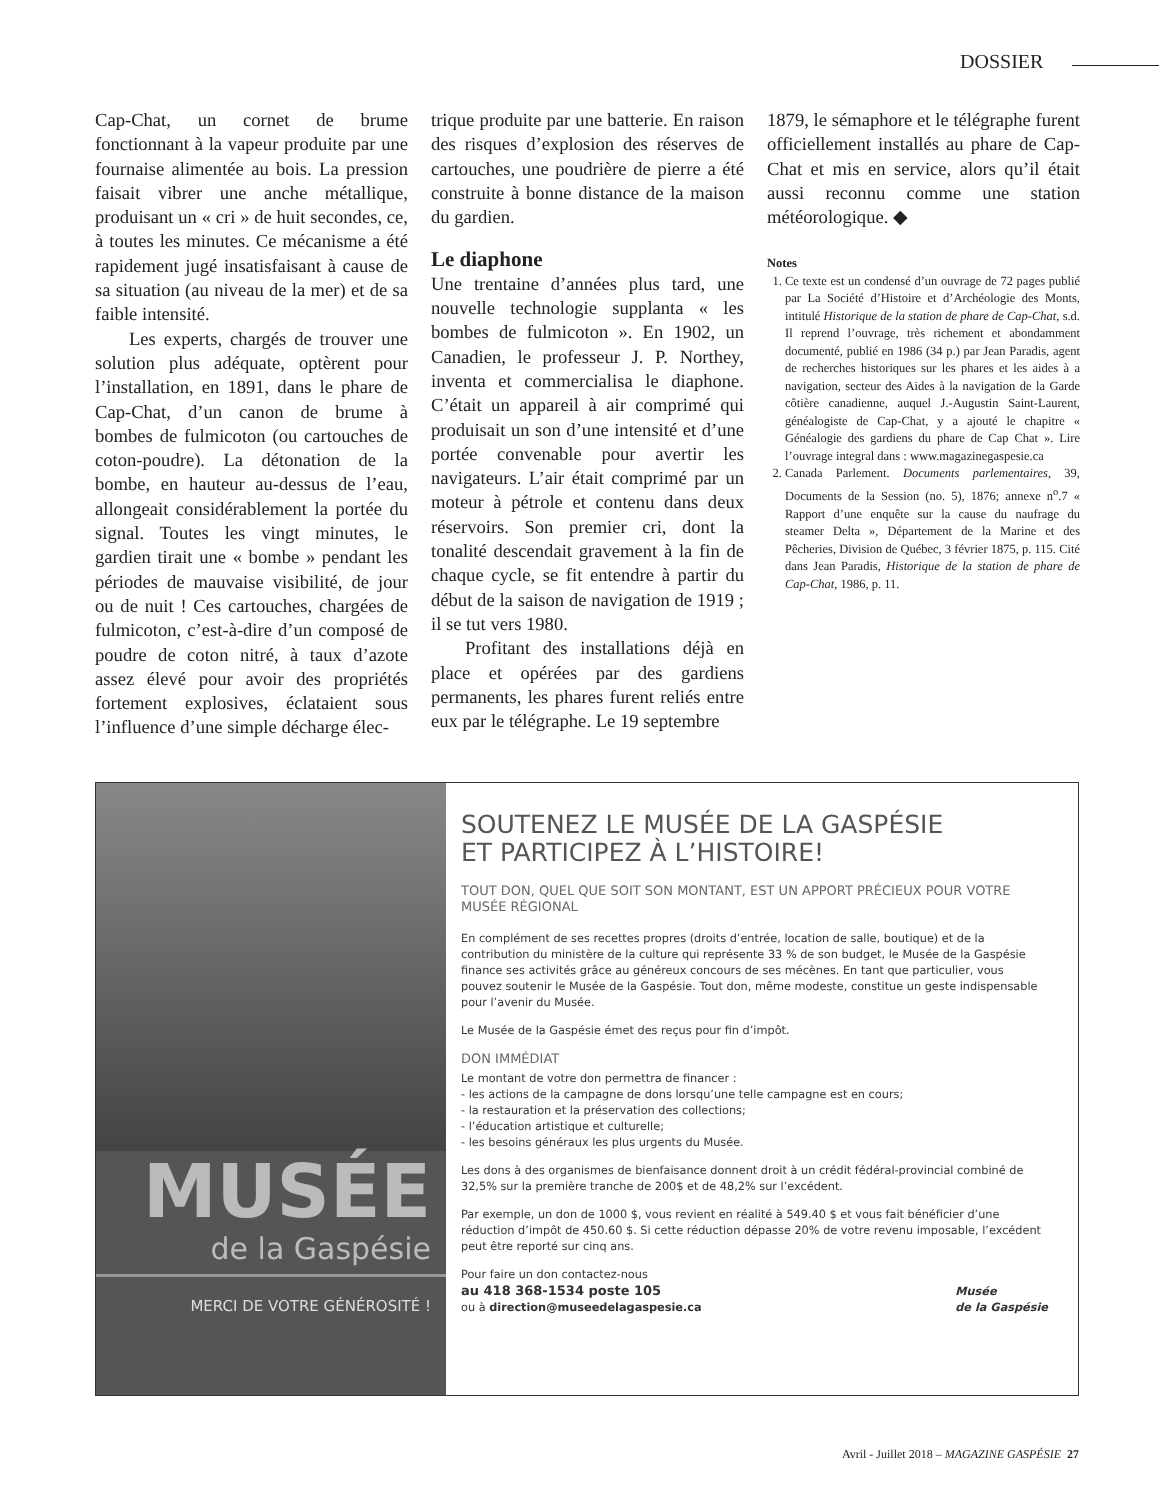DOSSIER
Cap-Chat, un cornet de brume fonctionnant à la vapeur produite par une fournaise alimentée au bois. La pression faisait vibrer une anche métallique, produisant un « cri » de huit secondes, ce, à toutes les minutes. Ce mécanisme a été rapidement jugé insatisfaisant à cause de sa situation (au niveau de la mer) et de sa faible intensité.
Les experts, chargés de trouver une solution plus adéquate, optèrent pour l’installation, en 1891, dans le phare de Cap-Chat, d’un canon de brume à bombes de fulmicoton (ou cartouches de coton-poudre). La détonation de la bombe, en hauteur au-dessus de l’eau, allongeait considérablement la portée du signal. Toutes les vingt minutes, le gardien tirait une « bombe » pendant les périodes de mauvaise visibilité, de jour ou de nuit ! Ces cartouches, chargées de fulmicoton, c’est-à-dire d’un composé de poudre de coton nitré, à taux d’azote assez élevé pour avoir des propriétés fortement explosives, éclataient sous l’influence d’une simple décharge élec-
trique produite par une batterie. En raison des risques d’explosion des réserves de cartouches, une poudrière de pierre a été construite à bonne distance de la maison du gardien.
Le diaphone
Une trentaine d’années plus tard, une nouvelle technologie supplanta « les bombes de fulmicoton ». En 1902, un Canadien, le professeur J. P. Northey, inventa et commercialisa le diaphone. C’était un appareil à air comprimé qui produisait un son d’une intensité et d’une portée convenable pour avertir les navigateurs. L’air était comprimé par un moteur à pétrole et contenu dans deux réservoirs. Son premier cri, dont la tonalité descendait gravement à la fin de chaque cycle, se fit entendre à partir du début de la saison de navigation de 1919 ; il se tut vers 1980.
Profitant des installations déjà en place et opérées par des gardiens permanents, les phares furent reliés entre eux par le télégraphe. Le 19 septembre
1879, le sémaphore et le télégraphe furent officiellement installés au phare de Cap-Chat et mis en service, alors qu’il était aussi reconnu comme une station météorologique. ◆
Notes
1. Ce texte est un condensé d’un ouvrage de 72 pages publié par La Société d’Histoire et d’Archéologie des Monts, intitulé Historique de la station de phare de Cap-Chat, s.d. Il reprend l’ouvrage, très richement et abondamment documenté, publié en 1986 (34 p.) par Jean Paradis, agent de recherches historiques sur les phares et les aides à a navigation, secteur des Aides à la navigation de la Garde côtière canadienne, auquel J.-Augustin Saint-Laurent, généalogiste de Cap-Chat, y a ajouté le chapitre « Généalogie des gardiens du phare de Cap Chat ». Lire l’ouvrage integral dans : www.magazinegaspesie.ca
2. Canada Parlement. Documents parlementaires, 39, Documents de la Session (no. 5), 1876; annexe n<sup>o</sup>.7 « Rapport d’une enquête sur la cause du naufrage du steamer Delta », Département de la Marine et des Pêcheries, Division de Québec, 3 février 1875, p. 115. Cité dans Jean Paradis, Historique de la station de phare de Cap-Chat, 1986, p. 11.
MUSÉE
de la Gaspésie
MERCI DE VOTRE GÉNÉROSITÉ !
SOUTENEZ LE MUSÉE DE LA GASPÉSIE
ET PARTICIPEZ À L’HISTOIRE!
TOUT DON, QUEL QUE SOIT SON MONTANT, EST UN APPORT PRÉCIEUX POUR VOTRE MUSÉE RÉGIONAL
En complément de ses recettes propres (droits d’entrée, location de salle, boutique) et de la contribution du ministère de la culture qui représente 33 % de son budget, le Musée de la Gaspésie finance ses activités grâce au généreux concours de ses mécènes. En tant que particulier, vous pouvez soutenir le Musée de la Gaspésie. Tout don, même modeste, constitue un geste indispensable pour l’avenir du Musée.
Le Musée de la Gaspésie émet des reçus pour fin d’impôt.
DON IMMÉDIAT
Le montant de votre don permettra de financer :
- les actions de la campagne de dons lorsqu’une telle campagne est en cours;
- la restauration et la préservation des collections;
- l’éducation artistique et culturelle;
- les besoins généraux les plus urgents du Musée.
Les dons à des organismes de bienfaisance donnent droit à un crédit fédéral-provincial combiné de 32,5% sur la première tranche de 200$ et de 48,2% sur l’excédent.
Par exemple, un don de 1000 $, vous revient en réalité à 549.40 $ et vous fait bénéficier d’une réduction d’impôt de 450.60 $. Si cette réduction dépasse 20% de votre revenu imposable, l’excédent peut être reporté sur cinq ans.
Pour faire un don contactez-nous
au 418 368-1534 poste 105
ou à direction@museedelagaspesie.ca
Musée
de la Gaspésie
Avril - Juillet 2018 – MAGAZINE GASPÉSIE 27